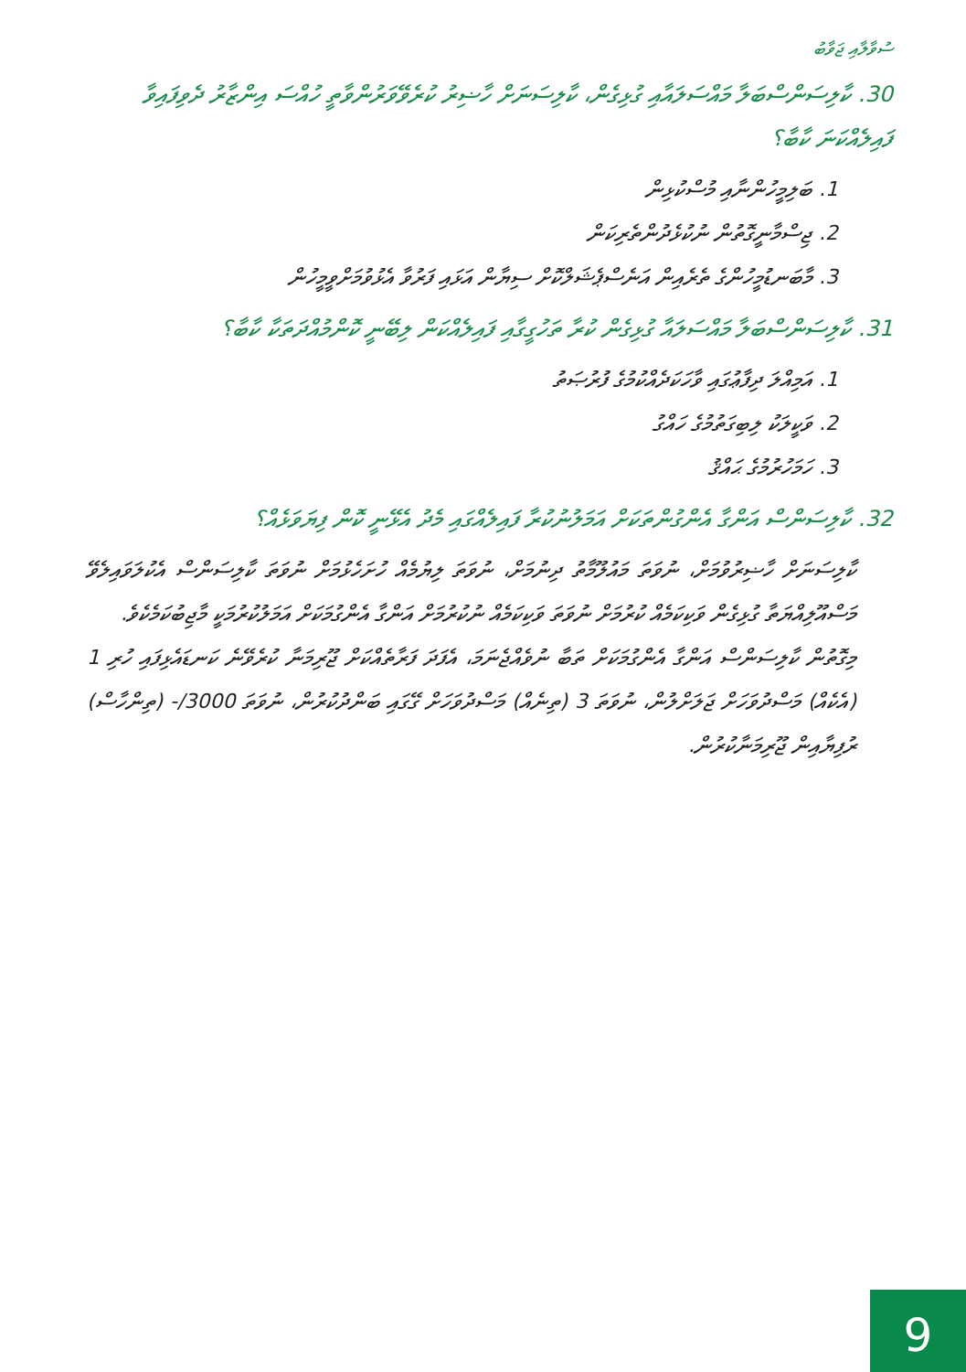ސުވާލާއި ޖަވާބު
30. ކާލިސަންސްބަލާ މައްސަލައާއި ގުޅިގެން، ކާލިސަނަށް ހާޟިރު ކުރެވޭވަރުންވާތީ ހުއްސަ އިންޒާރު ދެވިފައިވާ ފައިލެއްކަނަ ކާބާ؟
1. ބަލިމީހުންނާއި މުސްކުޅިން
2. ޖިސްމާނީގޮތުން ނުކުޅެދުންތެރިކަން
3. މާބަނޑުމީހުންގެ ތެރެއިން އަނެސްޕެޝަލްކޮށް ސިޔާން އަޅައި ފަރުވާ އެޅުވުމަށްވީމީހުން
31. ކާލިސަންސްބަލާ މައްސަލައާ ގުޅިގެން ކުރާ ތަހުގީގާއި ފައިލެއްކަން ލިބޭނީ ކޮންމުއްދަތަކާ ކާބާ؟
1. އަމިއްލަ ދިފާޢުގައި ވާހަކަދެއްކުމުގެ ފުރުޞަތު
2. ވަކީލަކު ލިބިގަތުމުގެ ހައްގު
3. ހަމަހުރުމުގެ ޙައްޤު
32. ކާލިސަންސް އަންގާ އެންގުންތަކަށް އަމަލުނުކުރާ ފައިލެއްގައި މެދު އެޅޭނީ ކޮން ފިޔަވަޅެއް؟
ކާލިސަނަށް ހާޟިރުވުމަށް، ނުވަތަ މައުލޫމާތު ދިނުމަށް، ނުވަތަ ލިޔުމެއް ހުށަހެޅުމަށް ނުވަތަ ކާލިސަންސް އެކުލަވައިލެވޭ މަސްއޫލިއްޔަތާ ގުޅިގެން ވަކިކަމެއް ކުރުމަށް ނުވަތަ ވަކިކަމެއް ނުކުރުމަށް އަންގާ އެންގުމަކަށް އަމަލުކުރުމަކީ މާޖިބުކަމެކެވެ.
މިގޮތުން ކާލިސަންސް އަންގާ އެންގުމަކަށް ތަބާ ނުވެއްޖެނަމަ، އެފަދަ ފަރާތެއްކަށް ޖޫރިމަނާ ކުރެވޭނެ ކަނޑައެޅިފައި ހުރި 1 (އެކެއް) މަސްދުވަހަށް ޖަލަށްލުން، ނުވަތަ 3 (ތިނެއް) މަސްދުވަހަށް ގޭގައި ބަންދުކުރުން، ނުވަތަ 3000/- (ތިންހާސް) ރުފިޔާއިން ޖޫރިމަނާކުރުން.
9